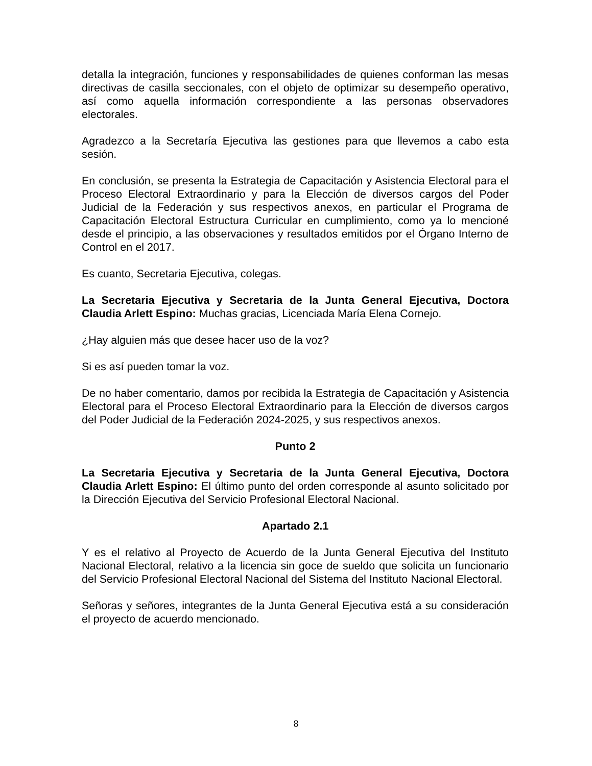detalla la integración, funciones y responsabilidades de quienes conforman las mesas directivas de casilla seccionales, con el objeto de optimizar su desempeño operativo, así como aquella información correspondiente a las personas observadores electorales.
Agradezco a la Secretaría Ejecutiva las gestiones para que llevemos a cabo esta sesión.
En conclusión, se presenta la Estrategia de Capacitación y Asistencia Electoral para el Proceso Electoral Extraordinario y para la Elección de diversos cargos del Poder Judicial de la Federación y sus respectivos anexos, en particular el Programa de Capacitación Electoral Estructura Curricular en cumplimiento, como ya lo mencioné desde el principio, a las observaciones y resultados emitidos por el Órgano Interno de Control en el 2017.
Es cuanto, Secretaria Ejecutiva, colegas.
La Secretaria Ejecutiva y Secretaria de la Junta General Ejecutiva, Doctora Claudia Arlett Espino: Muchas gracias, Licenciada María Elena Cornejo.
¿Hay alguien más que desee hacer uso de la voz?
Si es así pueden tomar la voz.
De no haber comentario, damos por recibida la Estrategia de Capacitación y Asistencia Electoral para el Proceso Electoral Extraordinario para la Elección de diversos cargos del Poder Judicial de la Federación 2024-2025, y sus respectivos anexos.
Punto 2
La Secretaria Ejecutiva y Secretaria de la Junta General Ejecutiva, Doctora Claudia Arlett Espino: El último punto del orden corresponde al asunto solicitado por la Dirección Ejecutiva del Servicio Profesional Electoral Nacional.
Apartado 2.1
Y es el relativo al Proyecto de Acuerdo de la Junta General Ejecutiva del Instituto Nacional Electoral, relativo a la licencia sin goce de sueldo que solicita un funcionario del Servicio Profesional Electoral Nacional del Sistema del Instituto Nacional Electoral.
Señoras y señores, integrantes de la Junta General Ejecutiva está a su consideración el proyecto de acuerdo mencionado.
8